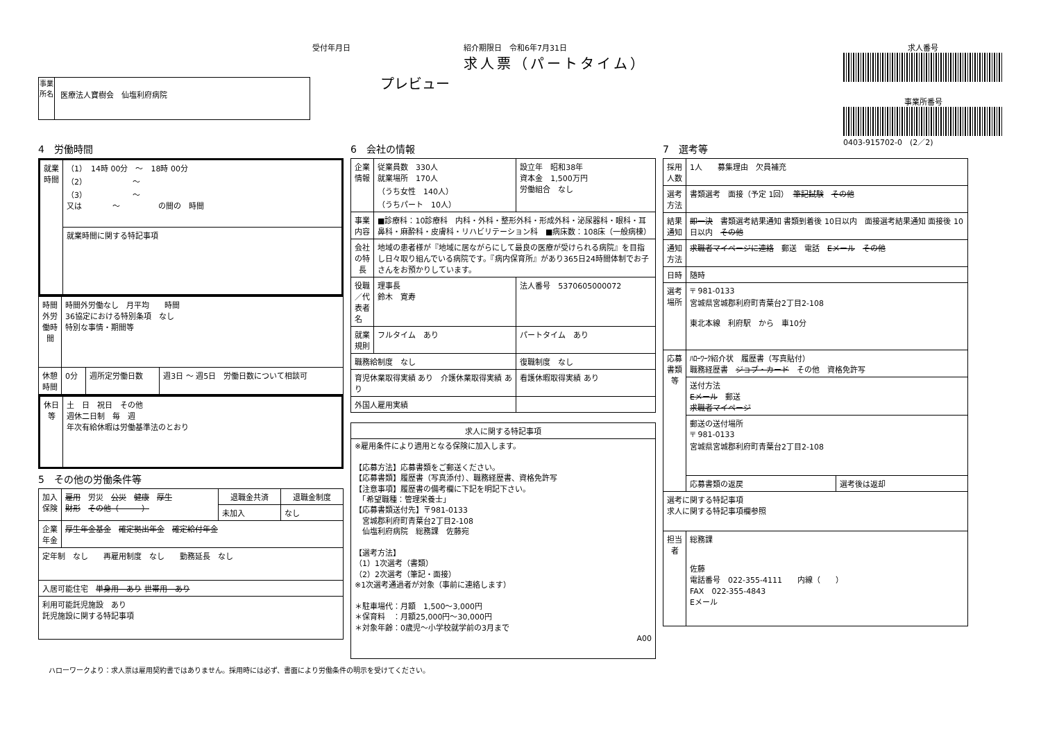受付年月日
事業所名
医療法人寶樹会　仙塩利府病院
紹介期限日　令和6年7月31日
求人票（パートタイム）
プレビュー
求人番号
事業所番号
0403-915702-0　(2／2)
4　労働時間
| 就業時間 | （1） 14時 00分 ～ 18時 00分 （2） ～ （3） ～ 又は ～ の間の 時間 |
| | 就業時間に関する特記事項 |
| 時間外労働時間 | 時間外労働なし 月平均 時間 36協定における特別条項 なし 特別な事情・期間等 | | |
| 休憩時間 | 0分 | 週所定労働日数 | 週3日 ～ 週5日 労働日数について相談可 |
| 休日等 | 土 日 祝日 その他 週休二日制 毎 週 年次有給休暇は労働基準法のとおり |
5　その他の労働条件等
| 加入保険 | 雇用 労災 公災 健康 厚生 財形 その他（ ） | 退職金共済 | 退職金制度 |
| | | 未加入 | なし |
| 企業年金 | 厚生年金基金 確定拠出年金 確定給付年金 | | |
| 定年制 なし 再雇用制度 なし 勤務延長 なし | | | |
| 入居可能住宅 単身用 あり 世帯用 あり | | | |
| 利用可能託児施設 あり 託児施設に関する特記事項 | | | |
6　会社の情報
| 企業情報 | 従業員数 330人 就業場所 170人 （うち女性 140人） （うちパート 10人） | 設立年 昭和38年 資本金 1,500万円 労働組合 なし |
| 事業内容 | ■診療科：10診療科 内科・外科・整形外科・形成外科・泌尿器科・眼科・耳鼻科・麻酔科・皮膚科・リハビリテーション科 ■病床数：108床（一般病棟） | |
| 会社の特長 | 地域の患者様が『地域に居ながらにして最良の医療が受けられる病院』を目指し日々取り組んでいる病院です。『病内保育所』があり365日24時間体制でお子さんをお預かりしています。 | |
| 役職／代表者名 | 理事長 鈴木 寛寿 | 法人番号 5370605000072 |
| 就業規則 | フルタイム あり | パートタイム あり |
| 職務給制度 なし | | 復職制度 なし |
| 育児休業取得実績 あり 介護休業取得実績 あり | | 看護休暇取得実績 あり |
| 外国人雇用実績 | | |
| 求人に関する特記事項 |
| --- |
| ※雇用条件により適用となる保険に加入します。 【応募方法】応募書類をご郵送ください。 【応募書類】履歴書（写真添付）、職務経歴書、資格免許写 【注意事項】履歴書の備考欄に下記を明記下さい。 「希望職種：管理栄養士」 【応募書類送付先】〒981-0133 宮城郡利府町青葉台2丁目2-108 仙塩利府病院 総務課 佐藤宛 【選考方法】 （1）1次選考（書類） （2）2次選考（筆記・面接） ※1次選考通過者が対象（事前に連絡します） ＊駐車場代：月額 1,500～3,000円 ＊保育料 ：月額25,000円～30,000円 ＊対象年齢：0歳児～小学校就学前の3月まで A00 |
7　選考等
| 採用人数 | 1人 募集理由 欠員補充 | |
| 選考方法 | 書類選考 面接（予定 1回） 筆記試験 その他 | |
| 結果通知 | 即一決 書類選考結果通知 書類到着後 10日以内 面接選考結果通知 面接後 10日以内 その他 | |
| 通知方法 | 求職者マイページに連絡 郵送 電話 Eメール その他 | |
| 日時 | 随時 | |
| 選考場所 | 〒 981-0133 宮城県宮城郡利府町青葉台2丁目2-108 東北本線 利府駅 から 車10分 | |
| 応募書類等 | ﾊﾛｰﾜｰｸ紹介状 履歴書（写真貼付） 職務経歴書 ジョブ・カード その他 資格免許写 | |
| | 送付方法 Eメール 郵送 求職者マイページ | |
| | 郵送の送付場所 〒 981-0133 宮城県宮城郡利府町青葉台2丁目2-108 | |
| | 応募書類の返戻 | 選考後は返却 |
| 選考に関する特記事項 求人に関する特記事項欄参照 | | |
| 担当者 | 総務課 佐藤 電話番号 022-355-4111 内線（ ） FAX 022-355-4843 Eメール | |
ハローワークより：求人票は雇用契約書ではありません。採用時には必ず、書面により労働条件の明示を受けてください。